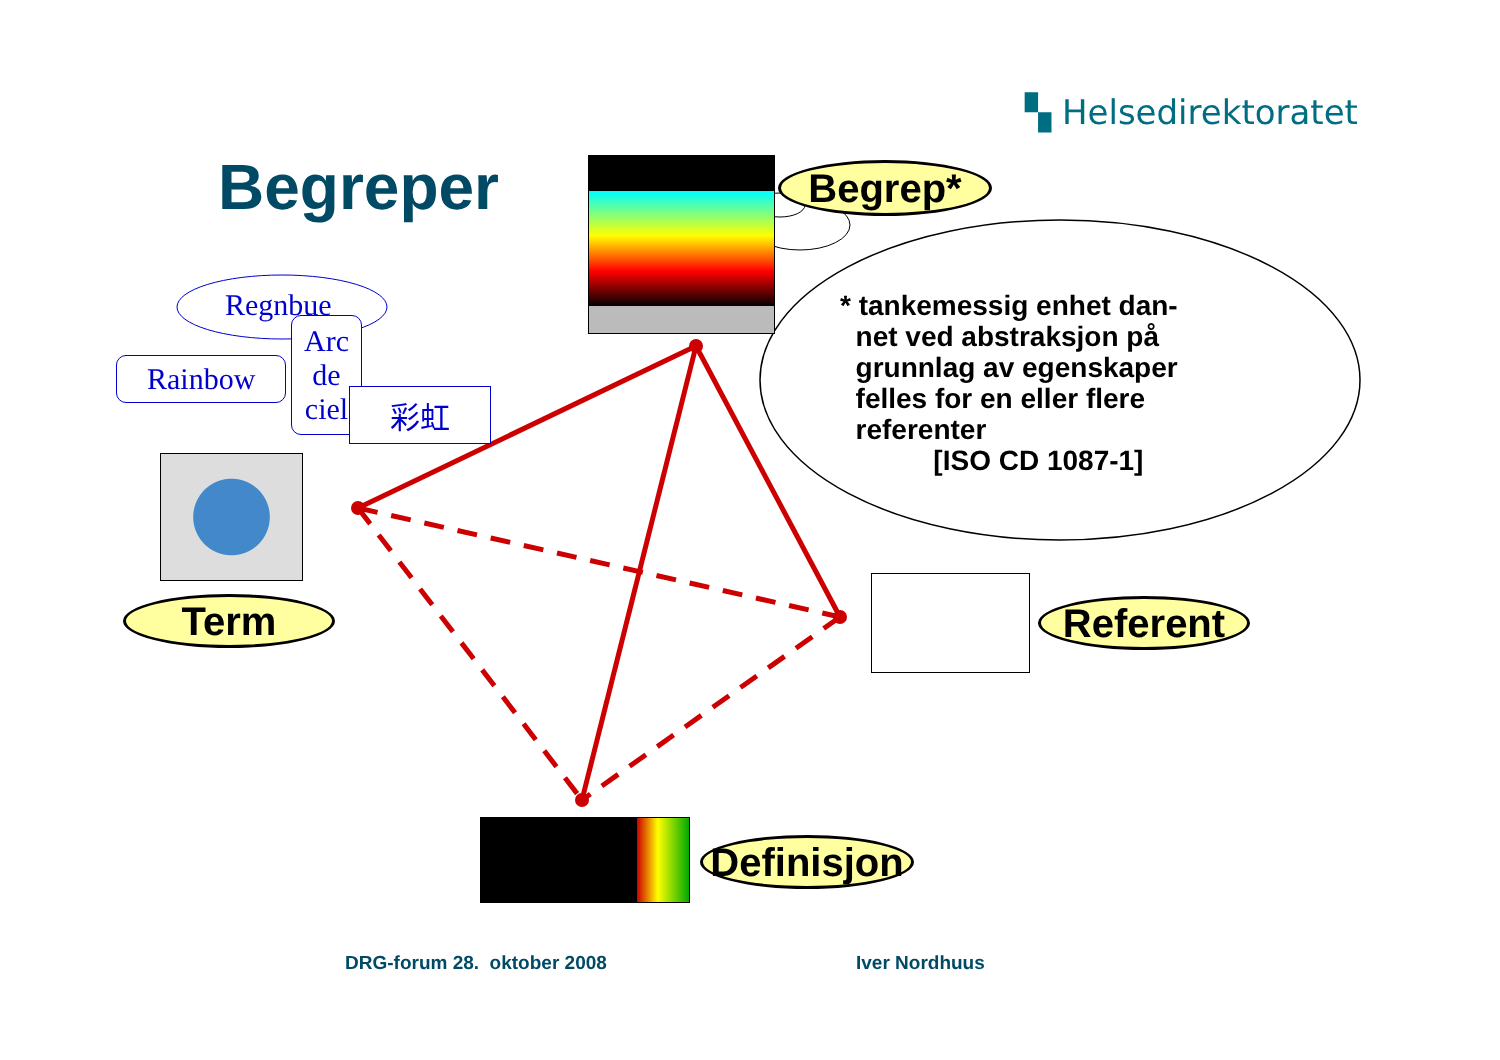▚ Helsedirektoratet
Begreper Begrep*
* tankemessig enhet dan-
net ved abstraksjon på
grunnlag av egenskaper
felles for en eller flere
referenter
[ISO CD 1087-1]
Regnbue
Rainbow
Arc
de
ciel
彩虹
Term Referent
Definisjon
DRG-forum 28. oktober 2008 Iver Nordhuus